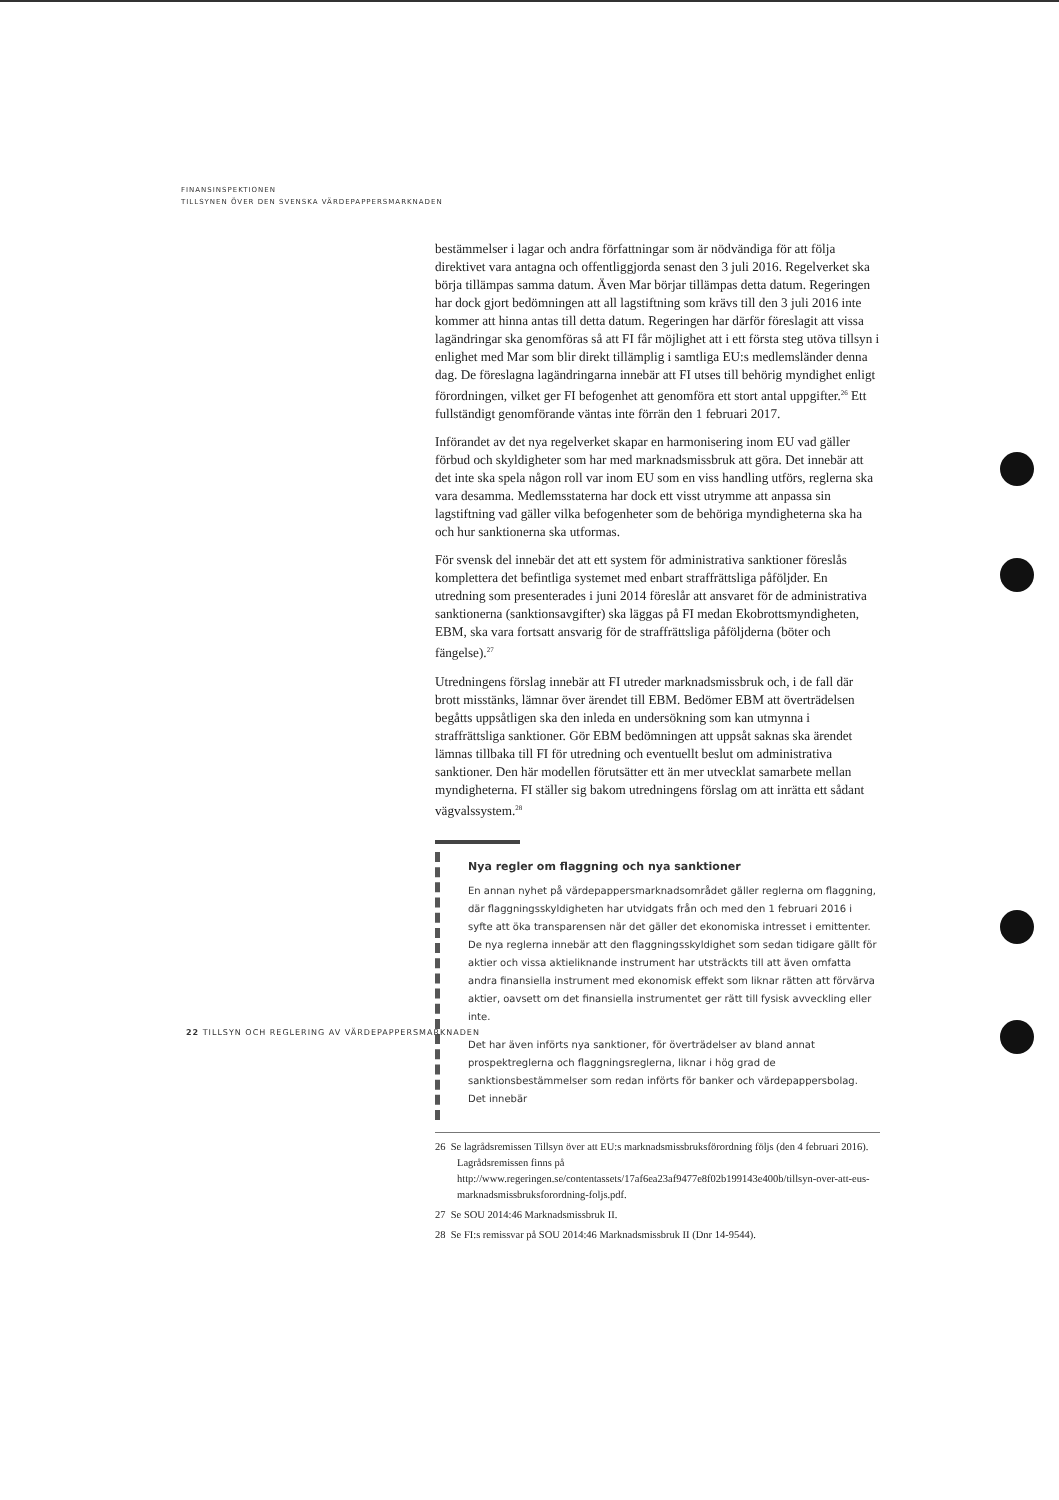FINANSINSPEKTIONEN
TILLSYNEN ÖVER DEN SVENSKA VÄRDEPAPPERSMARKNADEN
bestämmelser i lagar och andra författningar som är nödvändiga för att följa direktivet vara antagna och offentliggjorda senast den 3 juli 2016. Regelverket ska börja tillämpas samma datum. Även Mar börjar tillämpas detta datum. Regeringen har dock gjort bedömningen att all lagstiftning som krävs till den 3 juli 2016 inte kommer att hinna antas till detta datum. Regeringen har därför föreslagit att vissa lagändringar ska genomföras så att FI får möjlighet att i ett första steg utöva tillsyn i enlighet med Mar som blir direkt tillämplig i samtliga EU:s medlemsländer denna dag. De föreslagna lagändringarna innebär att FI utses till behörig myndighet enligt förordningen, vilket ger FI befogenhet att genomföra ett stort antal uppgifter.<sup>26</sup> Ett fullständigt genomförande väntas inte förrän den 1 februari 2017.
Införandet av det nya regelverket skapar en harmonisering inom EU vad gäller förbud och skyldigheter som har med marknadsmissbruk att göra. Det innebär att det inte ska spela någon roll var inom EU som en viss handling utförs, reglerna ska vara desamma. Medlemsstaterna har dock ett visst utrymme att anpassa sin lagstiftning vad gäller vilka befogenheter som de behöriga myndigheterna ska ha och hur sanktionerna ska utformas.
För svensk del innebär det att ett system för administrativa sanktioner föreslås komplettera det befintliga systemet med enbart straffrättsliga påföljder. En utredning som presenterades i juni 2014 föreslår att ansvaret för de administrativa sanktionerna (sanktionsavgifter) ska läggas på FI medan Ekobrottsmyndigheten, EBM, ska vara fortsatt ansvarig för de straffrättsliga påföljderna (böter och fängelse).<sup>27</sup>
Utredningens förslag innebär att FI utreder marknadsmissbruk och, i de fall där brott misstänks, lämnar över ärendet till EBM. Bedömer EBM att överträdelsen begåtts uppsåtligen ska den inleda en undersökning som kan utmynna i straffrättsliga sanktioner. Gör EBM bedömningen att uppsåt saknas ska ärendet lämnas tillbaka till FI för utredning och eventuellt beslut om administrativa sanktioner. Den här modellen förutsätter ett än mer utvecklat samarbete mellan myndigheterna. FI ställer sig bakom utredningens förslag om att inrätta ett sådant vägvalssystem.<sup>28</sup>
Nya regler om flaggning och nya sanktioner
En annan nyhet på värdepappersmarknadsområdet gäller reglerna om flaggning, där flaggningsskyldigheten har utvidgats från och med den 1 februari 2016 i syfte att öka transparensen när det gäller det ekonomiska intresset i emittenter. De nya reglerna innebär att den flaggningsskyldighet som sedan tidigare gällt för aktier och vissa aktieliknande instrument har utsträckts till att även omfatta andra finansiella instrument med ekonomisk effekt som liknar rätten att förvärva aktier, oavsett om det finansiella instrumentet ger rätt till fysisk avveckling eller inte.
Det har även införts nya sanktioner, för överträdelser av bland annat prospektreglerna och flaggningsreglerna, liknar i hög grad de sanktionsbestämmelser som redan införts för banker och värdepappersbolag. Det innebär
26 Se lagrådsremissen Tillsyn över att EU:s marknadsmissbruksförordning följs (den 4 februari 2016). Lagrådsremissen finns på http://www.regeringen.se/contentassets/17af6ea23af9477e8f02b199143e400b/tillsyn-over-att-eus-marknadsmissbruksforordning-foljs.pdf.
27 Se SOU 2014:46 Marknadsmissbruk II.
28 Se FI:s remissvar på SOU 2014:46 Marknadsmissbruk II (Dnr 14-9544).
22 TILLSYN OCH REGLERING AV VÄRDEPAPPERSMARKNADEN